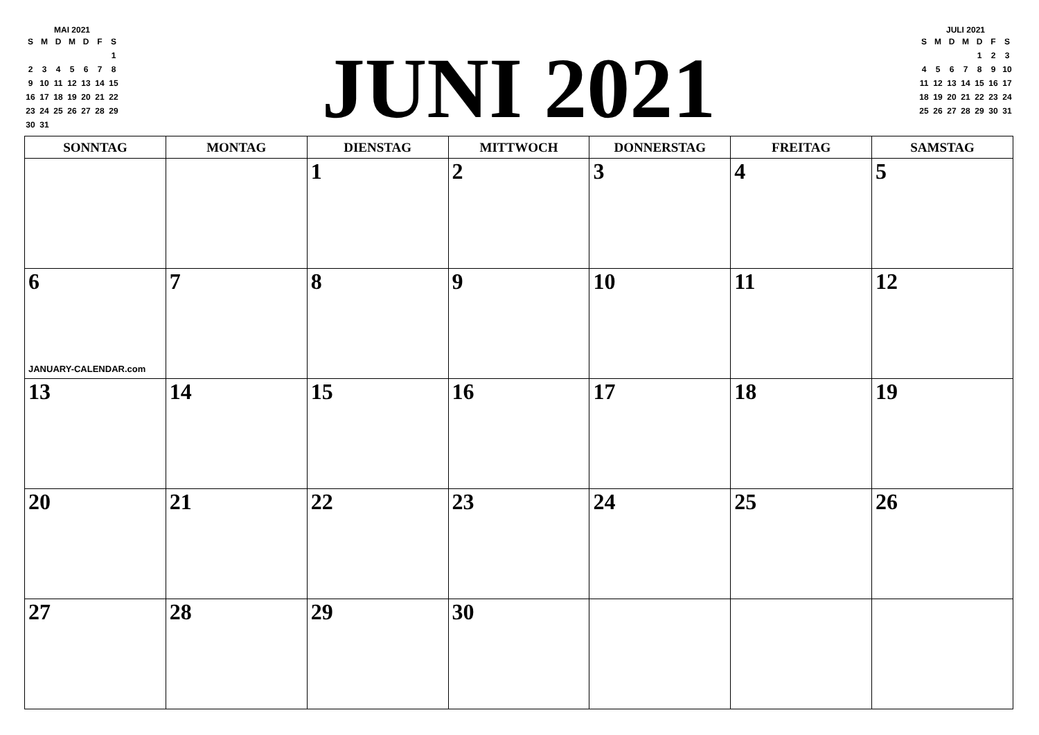MAI 2021
| S | M | D | M | D | F | S |
| | | | | | | 1 |
| 2 | 3 | 4 | 5 | 6 | 7 | 8 |
| 9 | 10 | 11 | 12 | 13 | 14 | 15 |
| 16 | 17 | 18 | 19 | 20 | 21 | 22 |
| 23 | 24 | 25 | 26 | 27 | 28 | 29 |
| 30 | 31 | | | | | |
JUNI 2021
JULI 2021
| S | M | D | M | D | F | S |
| | | | | 1 | 2 | 3 |
| 4 | 5 | 6 | 7 | 8 | 9 | 10 |
| 11 | 12 | 13 | 14 | 15 | 16 | 17 |
| 18 | 19 | 20 | 21 | 22 | 23 | 24 |
| 25 | 26 | 27 | 28 | 29 | 30 | 31 |
| SONNTAG | MONTAG | DIENSTAG | MITTWOCH | DONNERSTAG | FREITAG | SAMSTAG |
| --- | --- | --- | --- | --- | --- | --- |
| | | 1 | 2 | 3 | 4 | 5 |
| 6 JANUARY-CALENDAR.com | 7 | 8 | 9 | 10 | 11 | 12 |
| 13 | 14 | 15 | 16 | 17 | 18 | 19 |
| 20 | 21 | 22 | 23 | 24 | 25 | 26 |
| 27 | 28 | 29 | 30 | | | |